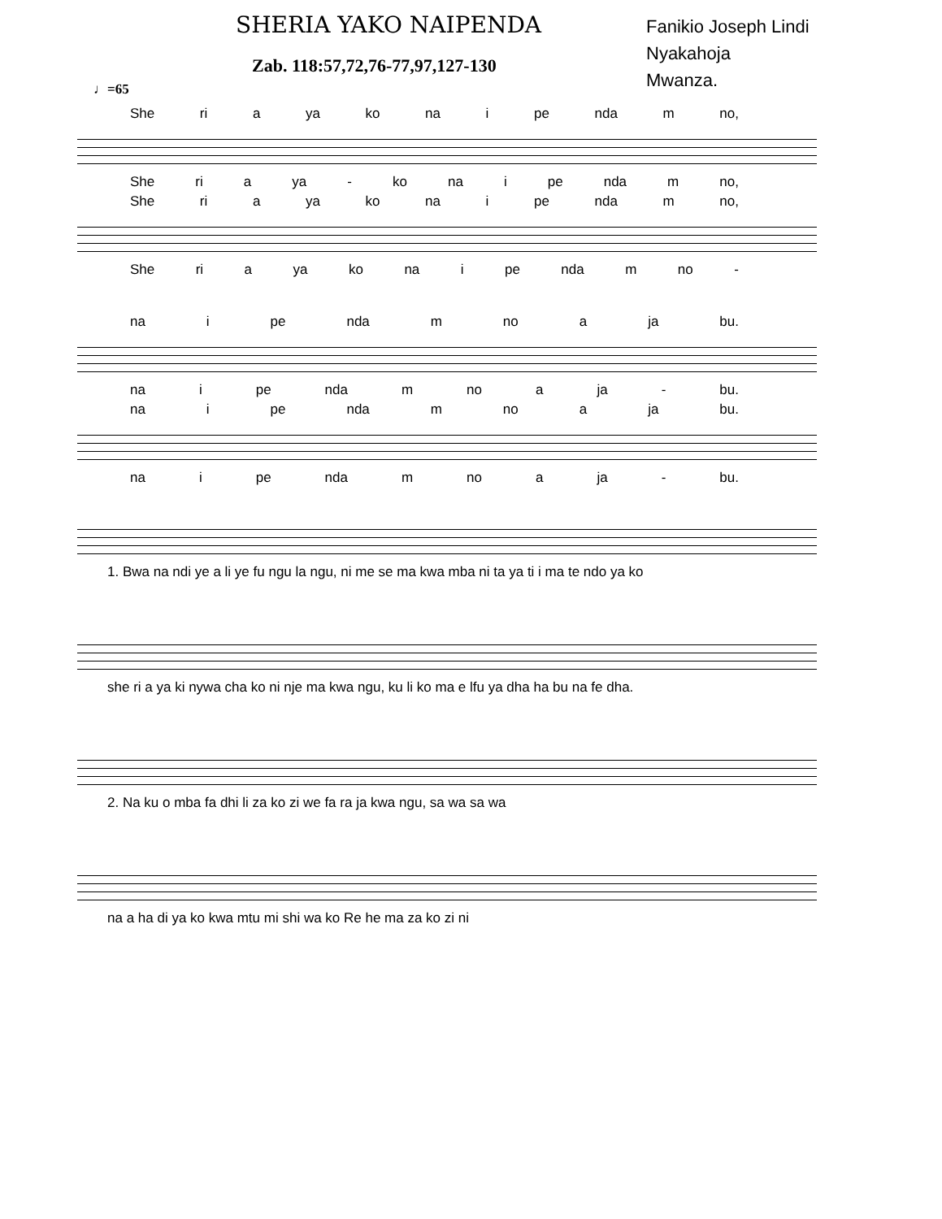SHERIA YAKO NAIPENDA
Zab. 118:57,72,76-77,97,127-130
Fanikio Joseph Lindi
Nyakahoja
Mwanza.
♩=65
She ri a ya ko na i pe nda m no,
She ri a ya - ko na i pe nda m no,
She ri a ya ko na i pe nda m no,
She ri a ya ko na i pe nda m no -
na i pe nda m no a ja bu.
na i pe nda m no a ja - bu.
na i pe nda m no a ja bu.
na i pe nda m no a ja - bu.
1. Bwa na ndi ye a li ye fu ngu la ngu, ni me se ma kwa mba ni ta ya ti i ma te ndo ya ko
she ri a ya ki nywa cha ko ni nje ma kwa ngu, ku li ko ma e lfu ya dha ha bu na fe dha.
2. Na ku o mba fa dhi li za ko zi we fa ra ja kwa ngu, sa wa sa wa
na a ha di ya ko kwa mtu mi shi wa ko Re he ma za ko zi ni